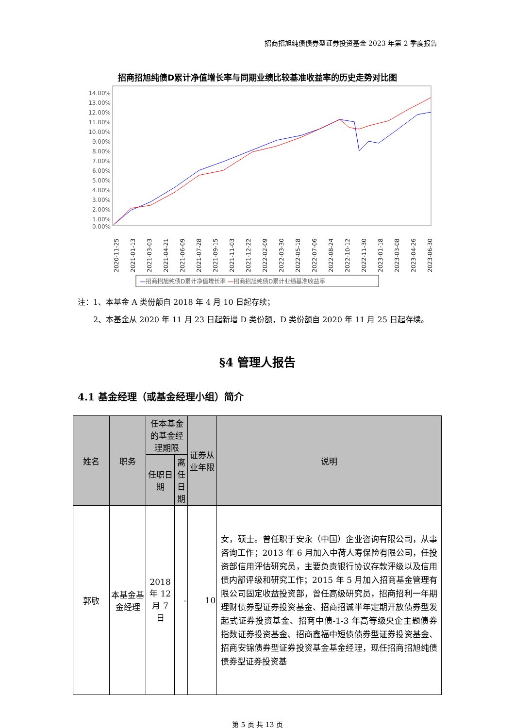招商招旭纯债债券型证券投资基金 2023 年第 2 季度报告
招商招旭纯债D累计净值增长率与同期业绩比较基准收益率的历史走势对比图
14.00%
13.00%
12.00%
11.00%
10.00%
9.00%
8.00%
7.00%
6.00%
5.00%
4.00%
3.00%
2.00%
1.00%
0.00%
2020-11-25
2021-01-13
2021-03-03
2021-04-21
2021-06-09
2021-07-28
2021-09-15
2021-11-03
2021-12-22
2022-02-09
2022-03-30
2022-05-18
2022-07-06
2022-08-24
2022-10-12
2022-11-30
2023-01-18
2023-03-08
2023-04-26
2023-06-30
—招商招旭纯债D累计净值增长率 —招商招旭纯债D累计业绩基准收益率
注：1、本基金 A 类份额自 2018 年 4 月 10 日起存续；
　　2、本基金从 2020 年 11 月 23 日起新增 D 类份额，D 类份额自 2020 年 11 月 25 日起存续。
§4 管理人报告
4.1 基金经理（或基金经理小组）简介
| 姓名 | 职务 | 任本基金的基金经理期限 | | 证券从业年限 | 说明 |
| --- | --- | --- | --- | --- | --- |
| | | 任职日期 | 离任日期 | | |
| 郭敏 | 本基金基金经理 | 2018 年 12 月 7 日 | - | 10 | 女，硕士。曾任职于安永（中国）企业咨询有限公司，从事咨询工作；2013 年 6 月加入中荷人寿保险有限公司，任投资部信用评估研究员，主要负责银行协议存款评级以及信用债内部评级和研究工作；2015 年 5 月加入招商基金管理有限公司固定收益投资部，曾任高级研究员，招商招利一年期理财债券型证券投资基金、招商招诚半年定期开放债券型发起式证券投资基金、招商中债-1-3 年高等级央企主题债券指数证券投资基金、招商鑫福中短债债券型证券投资基金、招商安锦债券型证券投资基金基金经理，现任招商招旭纯债债券型证券投资基 |
第 5 页 共 13 页